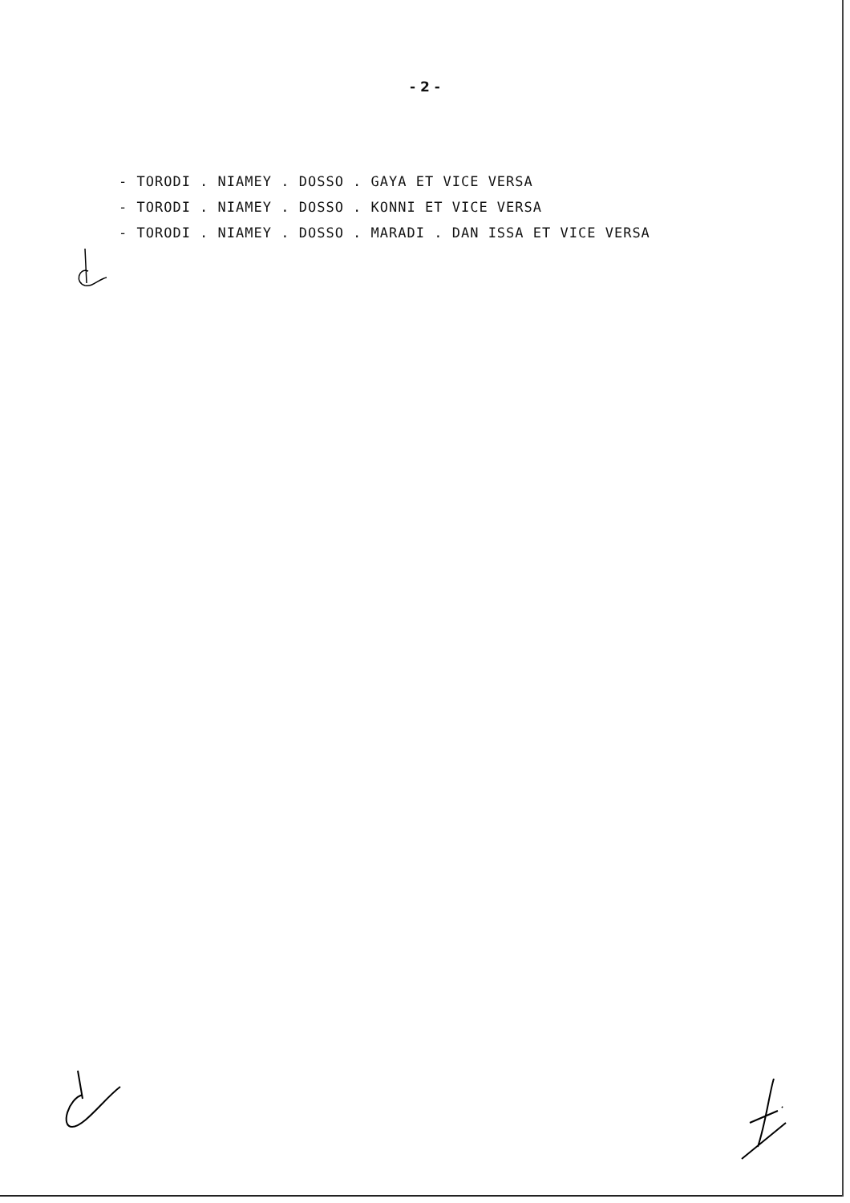- 2 -
- TORODI . NIAMEY . DOSSO . GAYA ET VICE VERSA
- TORODI . NIAMEY . DOSSO . KONNI ET VICE VERSA
- TORODI . NIAMEY . DOSSO . MARADI . DAN ISSA ET VICE VERSA